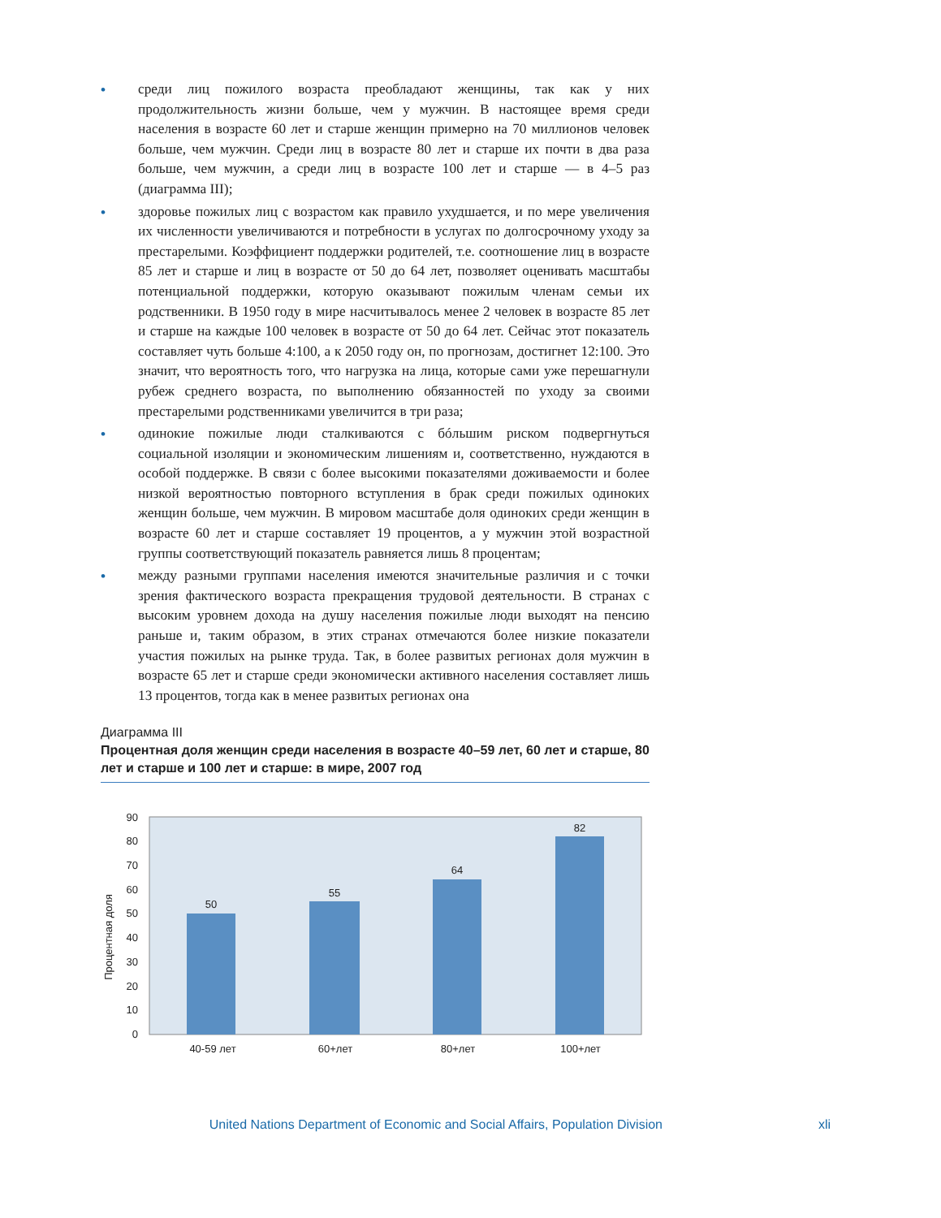• среди лиц пожилого возраста преобладают женщины, так как у них продолжительность жизни больше, чем у мужчин. В настоящее время среди населения в возрасте 60 лет и старше женщин примерно на 70 миллионов человек больше, чем мужчин. Среди лиц в возрасте 80 лет и старше их почти в два раза больше, чем мужчин, а среди лиц в возрасте 100 лет и старше — в 4–5 раз (диаграмма III);
• здоровье пожилых лиц с возрастом как правило ухудшается, и по мере увеличения их численности увеличиваются и потребности в услугах по долгосрочному уходу за престарелыми. Коэффициент поддержки родителей, т.е. соотношение лиц в возрасте 85 лет и старше и лиц в возрасте от 50 до 64 лет, позволяет оценивать масштабы потенциальной поддержки, которую оказывают пожилым членам семьи их родственники. В 1950 году в мире насчитывалось менее 2 человек в возрасте 85 лет и старше на каждые 100 человек в возрасте от 50 до 64 лет. Сейчас этот показатель составляет чуть больше 4:100, а к 2050 году он, по прогнозам, достигнет 12:100. Это значит, что вероятность того, что нагрузка на лица, которые сами уже перешагнули рубеж среднего возраста, по выполнению обязанностей по уходу за своими престарелыми родственниками увеличится в три раза;
• одинокие пожилые люди сталкиваются с бóльшим риском подвергнуться социальной изоляции и экономическим лишениям и, соответственно, нуждаются в особой поддержке. В связи с более высокими показателями доживаемости и более низкой вероятностью повторного вступления в брак среди пожилых одиноких женщин больше, чем мужчин. В мировом масштабе доля одиноких среди женщин в возрасте 60 лет и старше составляет 19 процентов, а у мужчин этой возрастной группы соответствующий показатель равняется лишь 8 процентам;
• между разными группами населения имеются значительные различия и с точки зрения фактического возраста прекращения трудовой деятельности. В странах с высоким уровнем дохода на душу населения пожилые люди выходят на пенсию раньше и, таким образом, в этих странах отмечаются более низкие показатели участия пожилых на рынке труда. Так, в более развитых регионах доля мужчин в возрасте 65 лет и старше среди экономически активного населения составляет лишь 13 процентов, тогда как в менее развитых регионах она
Диаграмма III
Процентная доля женщин среди населения в возрасте 40–59 лет, 60 лет и старше, 80 лет и старше и 100 лет и старше: в мире, 2007 год
Процентная доля
0
10
20
30
40
50
60
70
80
90
50
55
64
82
40-59 лет
60+лет
80+лет
100+лет
United Nations Department of Economic and Social Affairs, Population Division
xli